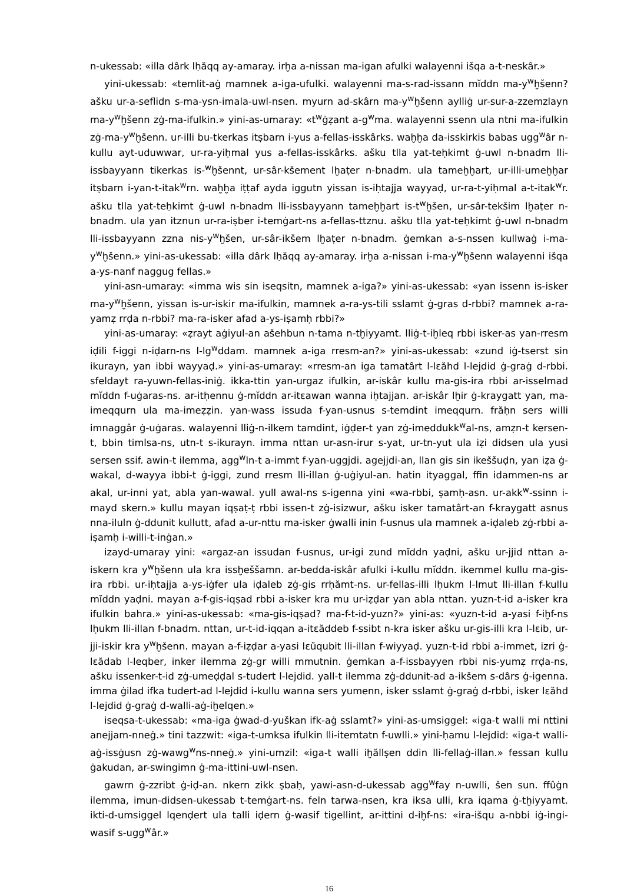n-ukessab: «illa dârk lḥăqq ay-amaray. irḫa a-nissan ma-igan afulki walayenni išqa a-t-neskâr.»
yini-ukessab: «temlit-aġ mamnek a-iga-ufulki. walayenni ma-s-rad-issann mĭddn ma-y<sup>w</sup>ḫšenn? ašku ur-a-seflidn s-ma-ysn-imala-uwl-nsen. myurn ad-skârn ma-y<sup>w</sup>ḫšenn aylliġ ur-sur-a-zzemzlayn ma-y<sup>w</sup>ḫšenn zġ-ma-ifulkin.» yini-as-umaray: «t<sup>w</sup>ġẓant a-g<sup>w</sup>ma. walayenni ssenn ula ntni ma-ifulkin zġ-ma-y<sup>w</sup>ḫšenn. ur-illi bu-tkerkas itṣbarn i-yus a-fellas-isskârks. waḫḫa da-isskirkis babas ugg<sup>w</sup>âr n-kullu ayt-uduwwar, ur-ra-yiḥmal yus a-fellas-isskârks. ašku tlla yat-teḥkimt ġ-uwl n-bnadm lli-issbayyann tikerkas is-<sup>w</sup>ḫšennt, ur-sâr-kšement lḫaṭer n-bnadm. ula tameḫḫart, ur-illi-umeḫḫar itṣbarn i-yan-t-itak<sup>w</sup>rn. waḫḫa iṭṭaf ayda iggutn yissan is-iḥtajja wayyaḍ, ur-ra-t-yiḥmal a-t-itak<sup>w</sup>r. ašku tlla yat-teḥkimt ġ-uwl n-bnadm lli-issbayyann tameḫḫart is-t<sup>w</sup>ḫšen, ur-sâr-tekšim lḫaṭer n-bnadm. ula yan itznun ur-ra-iṣber i-temġart-ns a-fellas-ttznu. ašku tlla yat-teḥkimt ġ-uwl n-bnadm lli-issbayyann zzna nis-y<sup>w</sup>ḫšen, ur-sâr-ikšem lḫaṭer n-bnadm. ġemkan a-s-nssen kullwaġ i-ma-y<sup>w</sup>ḫšenn.» yini-as-ukessab: «illa dârk lḥăqq ay-amaray. irḫa a-nissan i-ma-y<sup>w</sup>ḫšenn walayenni išqa a-ys-nanf naggug fellas.»
yini-asn-umaray: «imma wis sin iseqsitn, mamnek a-iga?» yini-as-ukessab: «yan issenn is-isker ma-y<sup>w</sup>ḫšenn, yissan is-ur-iskir ma-ifulkin, mamnek a-ra-ys-tili sslamt ġ-gras d-rbbi? mamnek a-ra-yamẓ rrḍa n-rbbi? ma-ra-isker afad a-ys-iṣamḥ rbbi?»
yini-as-umaray: «ẓrayt aġiyul-an ašehbun n-tama n-tḫiyyamt. lliġ-t-iḫleq rbbi isker-as yan-rresm iḍili f-iggi n-iḍarn-ns l-lg<sup>w</sup>ddam. mamnek a-iga rresm-an?» yini-as-ukessab: «zund iġ-tserst sin ikurayn, yan ibbi wayyaḍ.» yini-as-umaray: «rresm-an iga tamatârt l-lɛăhd l-lejdid ġ-graġ d-rbbi. sfeldayt ra-yuwn-fellas-iniġ. ikka-ttin yan-urgaz ifulkin, ar-iskâr kullu ma-gis-ira rbbi ar-isselmad mĭddn f-uġaras-ns. ar-itḥennu ġ-mĭddn ar-itɛawan wanna iḥtajjan. ar-iskâr lḫir ġ-kraygatt yan, ma-imeqqurn ula ma-imeẓẓin. yan-wass issuda f-yan-usnus s-temdint imeqqurn. frăḥn sers willi imnaggâr ġ-uġaras. walayenni lliġ-n-ilkem tamdint, iġḍer-t yan zġ-imeddukk<sup>w</sup>al-ns, amẓn-t kersen-t, bbin timlsa-ns, utn-t s-ikurayn. imma nttan ur-asn-irur s-yat, ur-tn-yut ula iẓi didsen ula yusi sersen ssif. awin-t ilemma, agg<sup>w</sup>ln-t a-immt f-yan-uggjdi. agejjdi-an, llan gis sin ikeššuḍn, yan iẓa ġ-wakal, d-wayya ibbi-t ġ-iggi, zund rresm lli-illan ġ-uġiyul-an. hatin ityaggal, ffin idammen-ns ar akal, ur-inni yat, abla yan-wawal. yull awal-ns s-igenna yini «wa-rbbi, ṣamḥ-asn. ur-akk<sup>w</sup>-ssinn i-mayd skern.» kullu mayan iqṣaṭ-ṭ rbbi issen-t zġ-isizwur, ašku isker tamatârt-an f-kraygatt asnus nna-iluln ġ-ddunit kullutt, afad a-ur-nttu ma-isker ġwalli inin f-usnus ula mamnek a-iḍaleb zġ-rbbi a-iṣamḥ i-willi-t-inġan.»
izayd-umaray yini: «argaz-an issudan f-usnus, ur-igi zund mĭddn yaḍni, ašku ur-jjid nttan a-iskern kra y<sup>w</sup>ḫšenn ula kra issḫeššamn. ar-bedda-iskâr afulki i-kullu mĭddn. ikemmel kullu ma-gis-ira rbbi. ur-iḥtajja a-ys-iġfer ula iḍaleb zġ-gis rrḥămt-ns. ur-fellas-illi lḥukm l-lmut lli-illan f-kullu mĭddn yaḍni. mayan a-f-gis-iqṣad rbbi a-isker kra mu ur-iẓḍar yan abla nttan. yuzn-t-id a-isker kra ifulkin bahra.» yini-as-ukessab: «ma-gis-iqṣad? ma-f-t-id-yuzn?» yini-as: «yuzn-t-id a-yasi f-iḫf-ns lḥukm lli-illan f-bnadm. nttan, ur-t-id-iqqan a-itɛăddeb f-ssibt n-kra isker ašku ur-gis-illi kra l-lɛib, ur-jji-iskir kra y<sup>w</sup>ḫšenn. mayan a-f-iẓḍar a-yasi lɛŭqubit lli-illan f-wiyyaḍ. yuzn-t-id rbbi a-immet, izri ġ-lɛădab l-leqber, inker ilemma zġ-gr willi mmutnin. ġemkan a-f-issbayyen rbbi nis-yumẓ rrḍa-ns, ašku issenker-t-id zġ-umeḍḍal s-tudert l-lejdid. yall-t ilemma zġ-ddunit-ad a-ikšem s-dârs ġ-igenna. imma ġilad ifka tudert-ad l-lejdid i-kullu wanna sers yumenn, isker sslamt ġ-graġ d-rbbi, isker lɛăhd l-lejdid ġ-graġ d-walli-aġ-iḫelqen.»
iseqsa-t-ukessab: «ma-iga ġwad-d-yuškan ifk-aġ sslamt?» yini-as-umsiggel: «iga-t walli mi nttini anejjam-nneġ.» tini tazzwit: «iga-t-umksa ifulkin lli-itemtatn f-uwlli.» yini-ḥamu l-lejdid: «iga-t walli-aġ-issġusn zġ-wawg<sup>w</sup>ns-nneġ.» yini-umzil: «iga-t walli iḫăllṣen ddin lli-fellaġ-illan.» fessan kullu ġakudan, ar-swingimn ġ-ma-ittini-uwl-nsen.
gawrn ġ-zzribt ġ-iḍ-an. nkern zikk ṣbaḥ, yawi-asn-d-ukessab agg<sup>w</sup>fay n-uwlli, šen sun. ffûġn ilemma, imun-didsen-ukessab t-temġart-ns. feln tarwa-nsen, kra iksa ulli, kra iqama ġ-tḫiyyamt. ikti-d-umsiggel lqenḍert ula talli iḍern ġ-wasif tigellint, ar-ittini d-iḫf-ns: «ira-išqu a-nbbi iġ-ingi-wasif s-ugg<sup>w</sup>âr.»
16